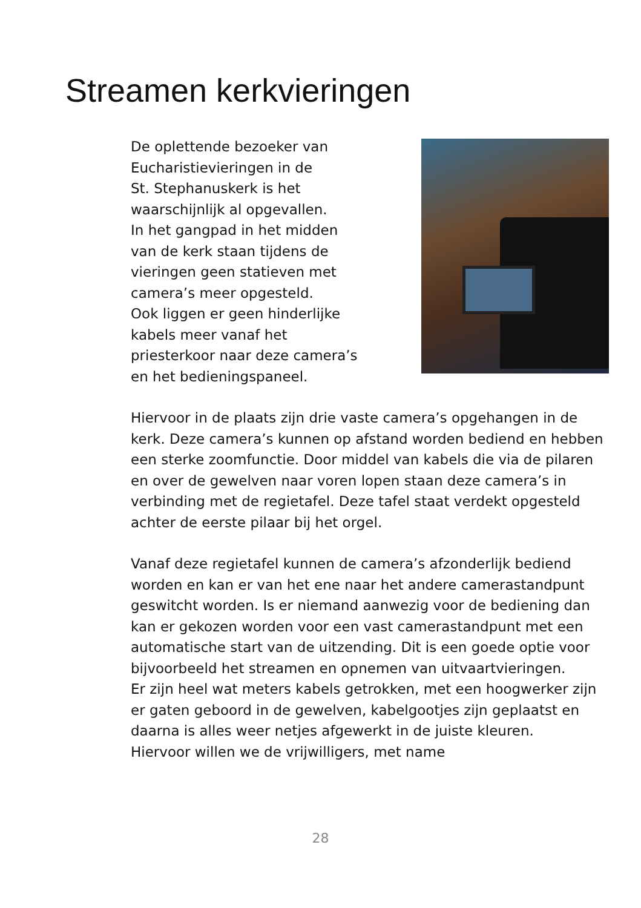Streamen kerkvieringen
De oplettende bezoeker van
Eucharistievieringen in de
St. Stephanuskerk is het
waarschijnlijk al opgevallen.
In het gangpad in het midden
van de kerk staan tijdens de
vieringen geen statieven met
camera’s meer opgesteld.
Ook liggen er geen hinderlijke
kabels meer vanaf het
priesterkoor naar deze camera’s
en het bedieningspaneel.
Hiervoor in de plaats zijn drie vaste camera’s opgehangen in de kerk. Deze camera’s kunnen op afstand worden bediend en hebben een sterke zoomfunctie. Door middel van kabels die via de pilaren en over de gewelven naar voren lopen staan deze camera’s in verbinding met de regietafel. Deze tafel staat verdekt opgesteld achter de eerste pilaar bij het orgel.
Vanaf deze regietafel kunnen de camera’s afzonderlijk bediend worden en kan er van het ene naar het andere camerastandpunt geswitcht worden. Is er niemand aanwezig voor de bediening dan kan er gekozen worden voor een vast camerastandpunt met een automatische start van de uitzending. Dit is een goede optie voor bijvoorbeeld het streamen en opnemen van uitvaartvieringen.
Er zijn heel wat meters kabels getrokken, met een hoogwerker zijn er gaten geboord in de gewelven, kabelgootjes zijn geplaatst en daarna is alles weer netjes afgewerkt in de juiste kleuren.
Hiervoor willen we de vrijwilligers, met name
28